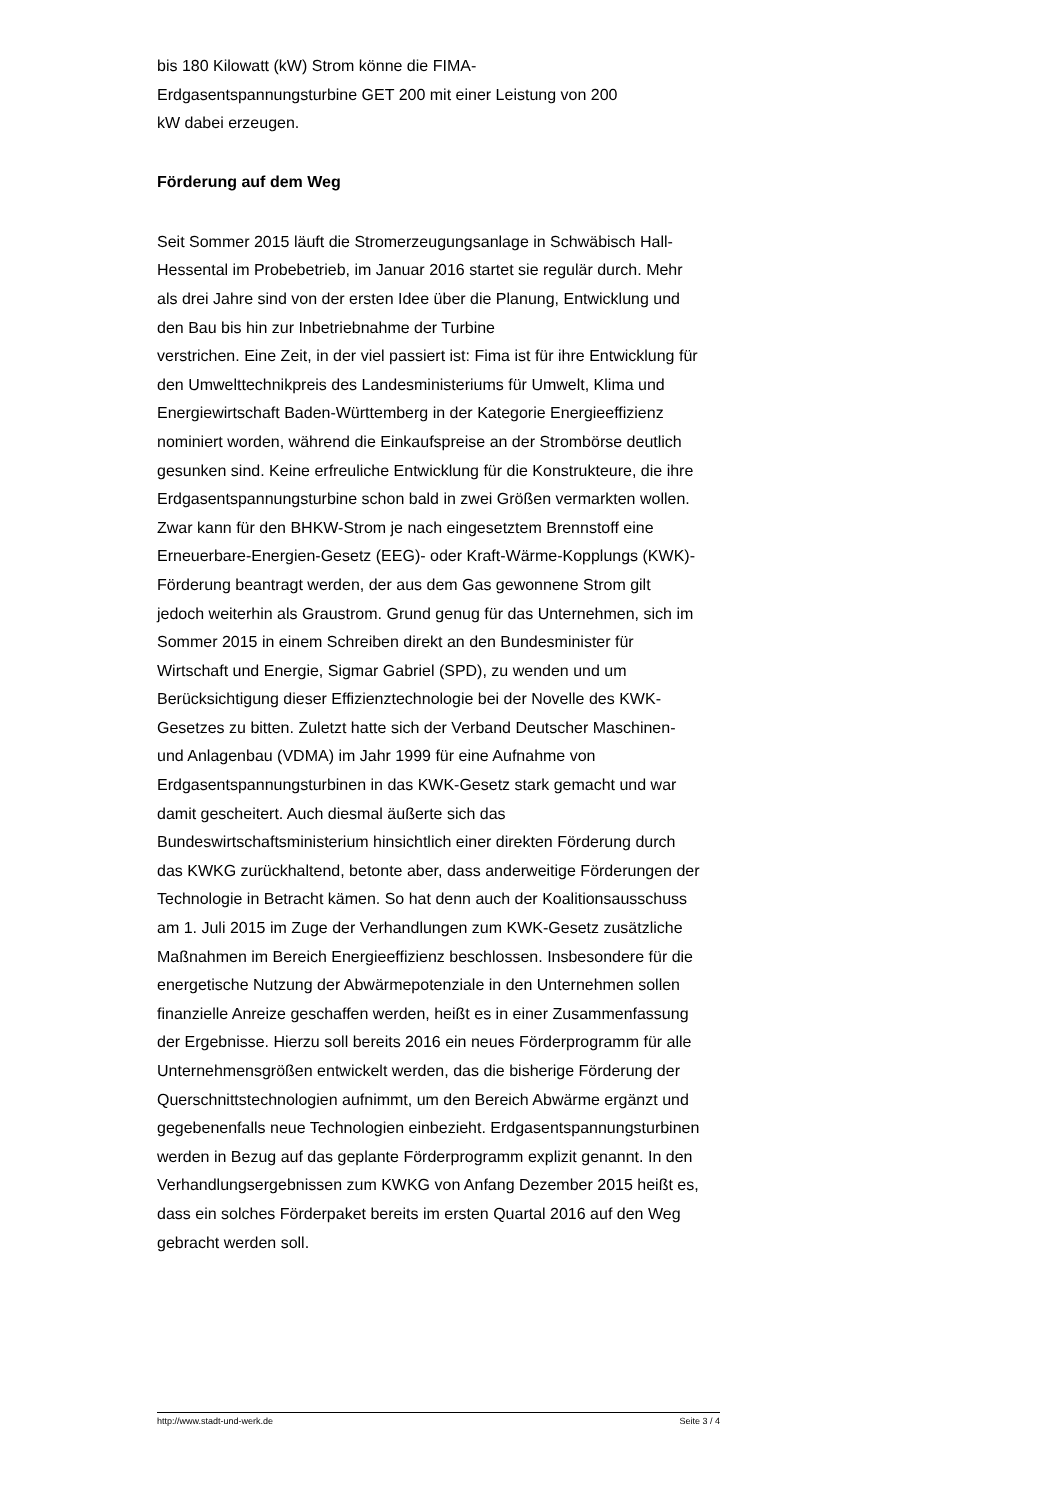bis 180 Kilowatt (kW) Strom könne die FIMA-
Erdgasentspannungsturbine GET 200 mit einer Leistung von 200
kW dabei erzeugen.
Förderung auf dem Weg
Seit Sommer 2015 läuft die Stromerzeugungsanlage in Schwäbisch Hall-Hessental im Probebetrieb, im Januar 2016 startet sie regulär durch. Mehr als drei Jahre sind von der ersten Idee über die Planung, Entwicklung und den Bau bis hin zur Inbetriebnahme der Turbine
verstrichen. Eine Zeit, in der viel passiert ist: Fima ist für ihre Entwicklung für den Umwelttechnikpreis des Landesministeriums für Umwelt, Klima und Energiewirtschaft Baden-Württemberg in der Kategorie Energieeffizienz nominiert worden, während die Einkaufspreise an der Strombörse deutlich gesunken sind. Keine erfreuliche Entwicklung für die Konstrukteure, die ihre Erdgasentspannungsturbine schon bald in zwei Größen vermarkten wollen. Zwar kann für den BHKW-Strom je nach eingesetztem Brennstoff eine Erneuerbare-Energien-Gesetz (EEG)- oder Kraft-Wärme-Kopplungs (KWK)-Förderung beantragt werden, der aus dem Gas gewonnene Strom gilt jedoch weiterhin als Graustrom. Grund genug für das Unternehmen, sich im Sommer 2015 in einem Schreiben direkt an den Bundesminister für Wirtschaft und Energie, Sigmar Gabriel (SPD), zu wenden und um Berücksichtigung dieser Effizienztechnologie bei der Novelle des KWK-Gesetzes zu bitten. Zuletzt hatte sich der Verband Deutscher Maschinen- und Anlagenbau (VDMA) im Jahr 1999 für eine Aufnahme von Erdgasentspannungsturbinen in das KWK-Gesetz stark gemacht und war damit gescheitert. Auch diesmal äußerte sich das Bundeswirtschaftsministerium hinsichtlich einer direkten Förderung durch das KWKG zurückhaltend, betonte aber, dass anderweitige Förderungen der Technologie in Betracht kämen. So hat denn auch der Koalitionsausschuss am 1. Juli 2015 im Zuge der Verhandlungen zum KWK-Gesetz zusätzliche Maßnahmen im Bereich Energieeffizienz beschlossen. Insbesondere für die energetische Nutzung der Abwärmepotenziale in den Unternehmen sollen finanzielle Anreize geschaffen werden, heißt es in einer Zusammenfassung der Ergebnisse. Hierzu soll bereits 2016 ein neues Förderprogramm für alle Unternehmensgrößen entwickelt werden, das die bisherige Förderung der Querschnittstechnologien aufnimmt, um den Bereich Abwärme ergänzt und gegebenenfalls neue Technologien einbezieht. Erdgasentspannungsturbinen werden in Bezug auf das geplante Förderprogramm explizit genannt. In den Verhandlungsergebnissen zum KWKG von Anfang Dezember 2015 heißt es, dass ein solches Förderpaket bereits im ersten Quartal 2016 auf den Weg gebracht werden soll.
http://www.stadt-und-werk.de Seite 3 / 4